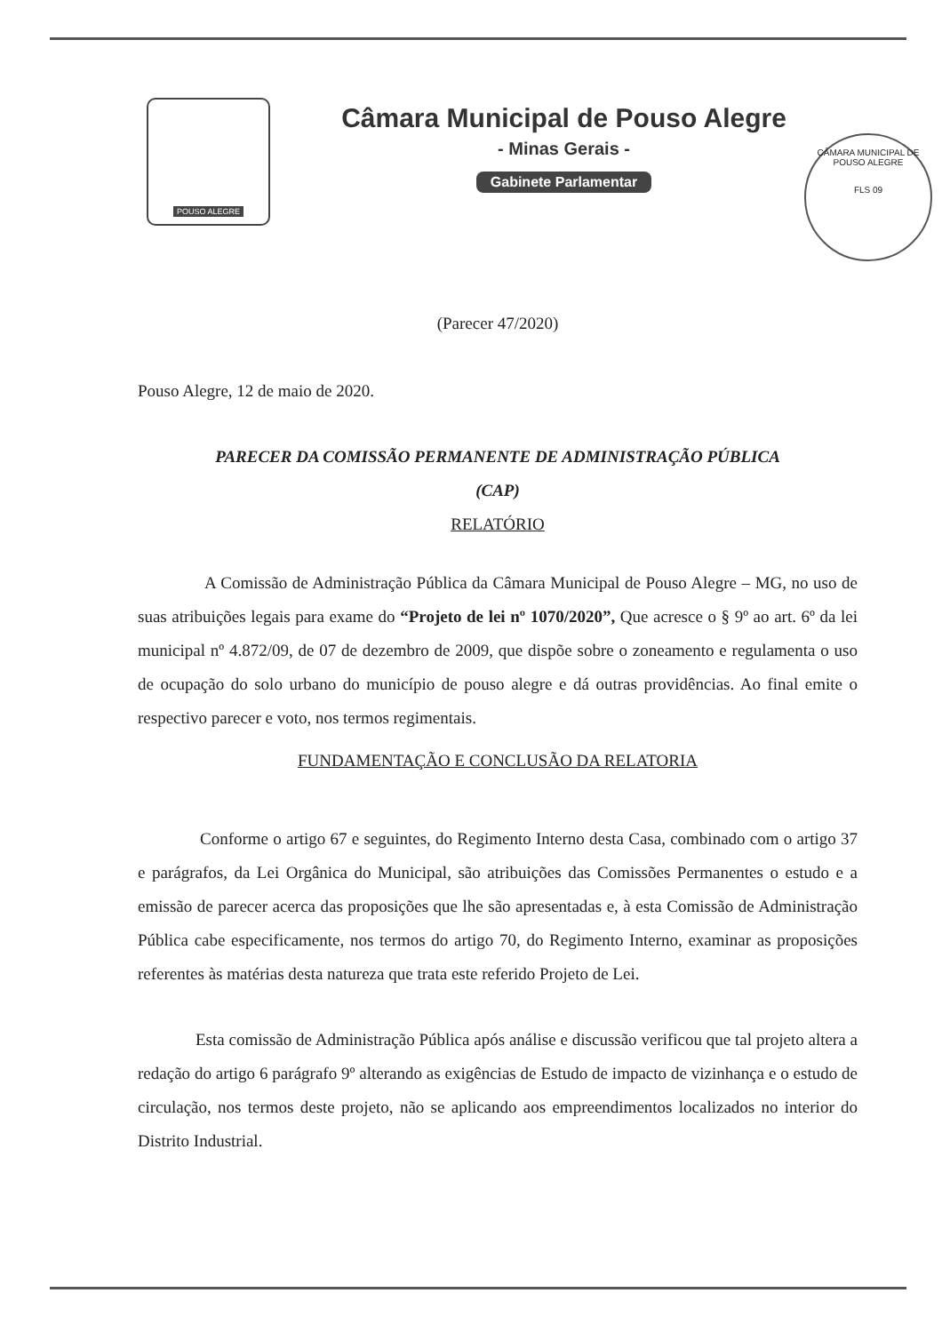POUSO ALEGRE
Câmara Municipal de Pouso Alegre
- Minas Gerais -
Gabinete Parlamentar
CÂMARA MUNICIPAL DE POUSO ALEGRE
FLS 09
(Parecer 47/2020)
Pouso Alegre, 12 de maio de 2020.
PARECER DA COMISSÃO PERMANENTE DE ADMINISTRAÇÃO PÚBLICA
(CAP)
RELATÓRIO
A Comissão de Administração Pública da Câmara Municipal de Pouso Alegre – MG, no uso de suas atribuições legais para exame do “Projeto de lei nº 1070/2020”, Que acresce o § 9º ao art. 6º da lei municipal nº 4.872/09, de 07 de dezembro de 2009, que dispõe sobre o zoneamento e regulamenta o uso de ocupação do solo urbano do município de pouso alegre e dá outras providências. Ao final emite o respectivo parecer e voto, nos termos regimentais.
FUNDAMENTAÇÃO E CONCLUSÃO DA RELATORIA
Conforme o artigo 67 e seguintes, do Regimento Interno desta Casa, combinado com o artigo 37 e parágrafos, da Lei Orgânica do Municipal, são atribuições das Comissões Permanentes o estudo e a emissão de parecer acerca das proposições que lhe são apresentadas e, à esta Comissão de Administração Pública cabe especificamente, nos termos do artigo 70, do Regimento Interno, examinar as proposições referentes às matérias desta natureza que trata este referido Projeto de Lei.
Esta comissão de Administração Pública após análise e discussão verificou que tal projeto altera a redação do artigo 6 parágrafo 9º alterando as exigências de Estudo de impacto de vizinhança e o estudo de circulação, nos termos deste projeto, não se aplicando aos empreendimentos localizados no interior do Distrito Industrial.